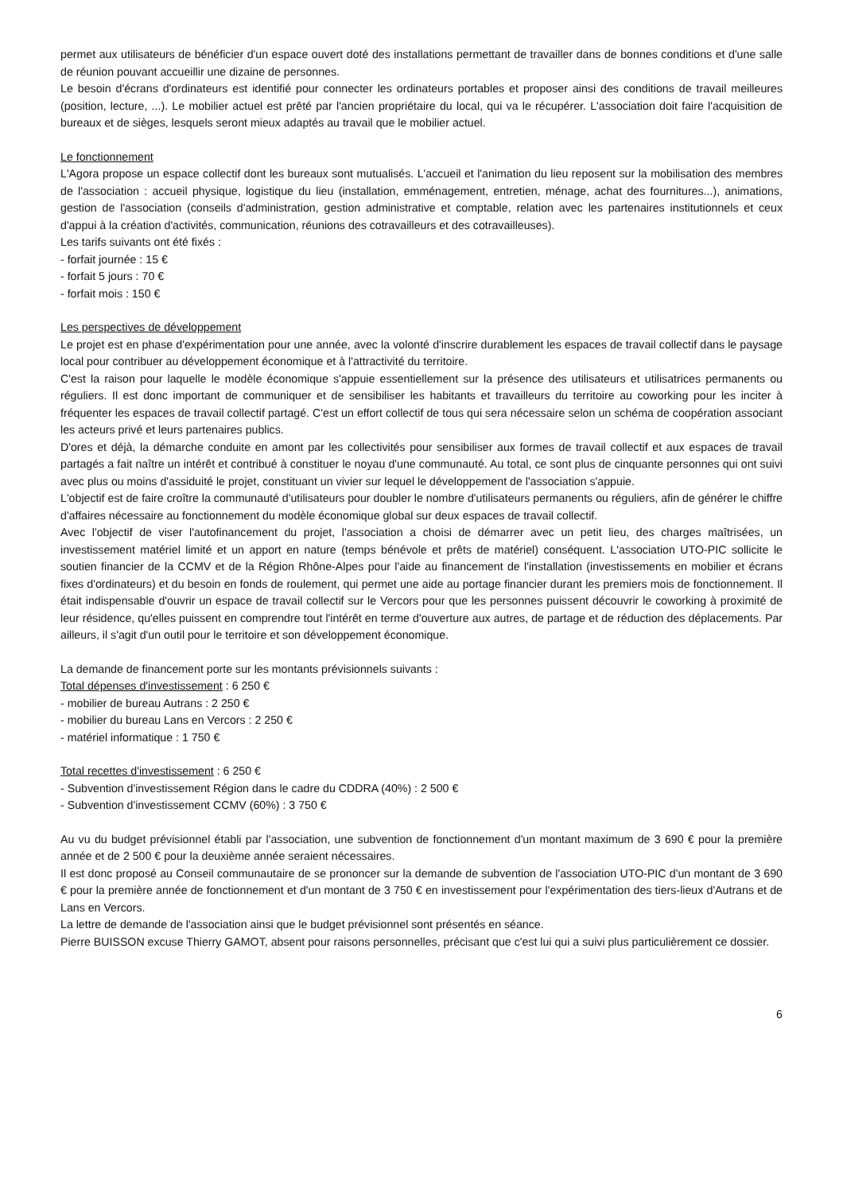permet aux utilisateurs de bénéficier d'un espace ouvert doté des installations permettant de travailler dans de bonnes conditions et d'une salle de réunion pouvant accueillir une dizaine de personnes.
Le besoin d'écrans d'ordinateurs est identifié pour connecter les ordinateurs portables et proposer ainsi des conditions de travail meilleures (position, lecture, ...). Le mobilier actuel est prêté par l'ancien propriétaire du local, qui va le récupérer. L'association doit faire l'acquisition de bureaux et de sièges, lesquels seront mieux adaptés au travail que le mobilier actuel.
Le fonctionnement
L'Agora propose un espace collectif dont les bureaux sont mutualisés. L'accueil et l'animation du lieu reposent sur la mobilisation des membres de l'association : accueil physique, logistique du lieu (installation, emménagement, entretien, ménage, achat des fournitures...), animations, gestion de l'association (conseils d'administration, gestion administrative et comptable, relation avec les partenaires institutionnels et ceux d'appui à la création d'activités, communication, réunions des cotravailleurs et des cotravailleuses).
Les tarifs suivants ont été fixés :
- forfait journée : 15 €
- forfait 5 jours : 70 €
- forfait mois : 150 €
Les perspectives de développement
Le projet est en phase d'expérimentation pour une année, avec la volonté d'inscrire durablement les espaces de travail collectif dans le paysage local pour contribuer au développement économique et à l'attractivité du territoire.
C'est la raison pour laquelle le modèle économique s'appuie essentiellement sur la présence des utilisateurs et utilisatrices permanents ou réguliers. Il est donc important de communiquer et de sensibiliser les habitants et travailleurs du territoire au coworking pour les inciter à fréquenter les espaces de travail collectif partagé. C'est un effort collectif de tous qui sera nécessaire selon un schéma de coopération associant les acteurs privé et leurs partenaires publics.
D'ores et déjà, la démarche conduite en amont par les collectivités pour sensibiliser aux formes de travail collectif et aux espaces de travail partagés a fait naître un intérêt et contribué à constituer le noyau d'une communauté. Au total, ce sont plus de cinquante personnes qui ont suivi avec plus ou moins d'assiduité le projet, constituant un vivier sur lequel le développement de l'association s'appuie.
L'objectif est de faire croître la communauté d'utilisateurs pour doubler le nombre d'utilisateurs permanents ou réguliers, afin de générer le chiffre d'affaires nécessaire au fonctionnement du modèle économique global sur deux espaces de travail collectif.
Avec l'objectif de viser l'autofinancement du projet, l'association a choisi de démarrer avec un petit lieu, des charges maîtrisées, un investissement matériel limité et un apport en nature (temps bénévole et prêts de matériel) conséquent. L'association UTO-PIC sollicite le soutien financier de la CCMV et de la Région Rhône-Alpes pour l'aide au financement de l'installation (investissements en mobilier et écrans fixes d'ordinateurs) et du besoin en fonds de roulement, qui permet une aide au portage financier durant les premiers mois de fonctionnement. Il était indispensable d'ouvrir un espace de travail collectif sur le Vercors pour que les personnes puissent découvrir le coworking à proximité de leur résidence, qu'elles puissent en comprendre tout l'intérêt en terme d'ouverture aux autres, de partage et de réduction des déplacements. Par ailleurs, il s'agit d'un outil pour le territoire et son développement économique.
La demande de financement porte sur les montants prévisionnels suivants :
Total dépenses d'investissement : 6 250 €
- mobilier de bureau Autrans : 2 250 €
- mobilier du bureau Lans en Vercors : 2 250 €
- matériel informatique : 1 750 €
Total recettes d'investissement : 6 250 €
- Subvention d'investissement Région dans le cadre du CDDRA (40%) : 2 500 €
- Subvention d'investissement CCMV (60%) : 3 750 €
Au vu du budget prévisionnel établi par l'association, une subvention de fonctionnement d'un montant maximum de 3 690 € pour la première année et de 2 500 € pour la deuxième année seraient nécessaires.
Il est donc proposé au Conseil communautaire de se prononcer sur la demande de subvention de l'association UTO-PIC d'un montant de 3 690 € pour la première année de fonctionnement et d'un montant de 3 750 € en investissement pour l'expérimentation des tiers-lieux d'Autrans et de Lans en Vercors.
La lettre de demande de l'association ainsi que le budget prévisionnel sont présentés en séance.
Pierre BUISSON excuse Thierry GAMOT, absent pour raisons personnelles, précisant que c'est lui qui a suivi plus particulièrement ce dossier.
6